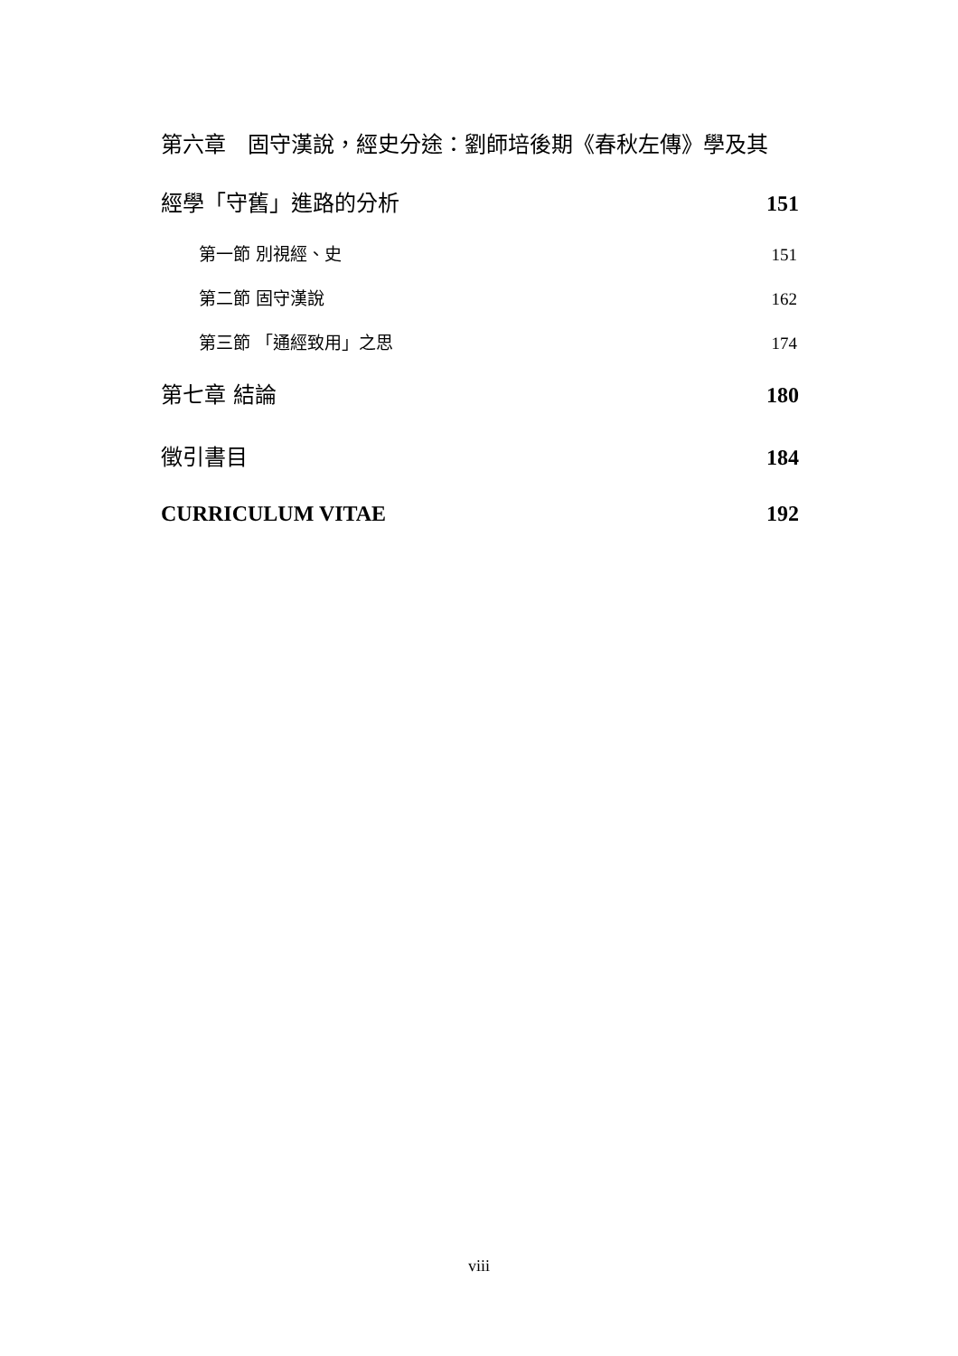第六章　固守漢說，經史分途：劉師培後期《春秋左傳》學及其
經學「守舊」進路的分析 151
第一節 別視經、史 151
第二節 固守漢說 162
第三節 「通經致用」之思 174
第七章 結論 180
徵引書目 184
CURRICULUM VITAE 192
viii